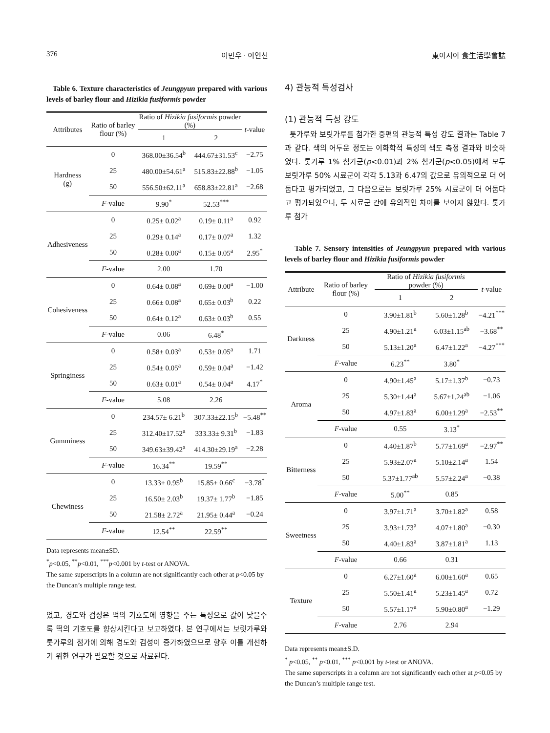376 이민우 · 이인선 東아시아 食生活學會誌
Table 6. Texture characteristics of Jeungpyun prepared with various levels of barley flour and Hizikia fusiformis powder
| Attributes | Ratio of barley flour (%) | Ratio of Hizikia fusiformis powder (%) | | t -value |
| --- | --- | --- | --- | --- |
| | | 1 | 2 | |
| Hardness (g) | 0 | 368.00±36.54<sup>b</sup> | 444.67±31.53<sup>c</sup> | −2.75 |
| | 25 | 480.00±54.61<sup>a</sup> | 515.83±22.88<sup>b</sup> | −1.05 |
| | 50 | 556.50±62.11<sup>a</sup> | 658.83±22.81<sup>a</sup> | −2.68 |
| | F -value | 9.90<sup>*</sup> | 52.53<sup>***</sup> | |
| Adhesiveness | 0 | 0.25± 0.02<sup>a</sup> | 0.19± 0.11<sup>a</sup> | 0.92 |
| | 25 | 0.29± 0.14<sup>a</sup> | 0.17± 0.07<sup>a</sup> | 1.32 |
| | 50 | 0.28± 0.06<sup>a</sup> | 0.15± 0.05<sup>a</sup> | 2.95<sup>*</sup> |
| | F -value | 2.00 | 1.70 | |
| Cohesiveness | 0 | 0.64± 0.08<sup>a</sup> | 0.69± 0.00<sup>a</sup> | −1.00 |
| | 25 | 0.66± 0.08<sup>a</sup> | 0.65± 0.03<sup>b</sup> | 0.22 |
| | 50 | 0.64± 0.12<sup>a</sup> | 0.63± 0.03<sup>b</sup> | 0.55 |
| | F -value | 0.06 | 6.48<sup>*</sup> | |
| Springiness | 0 | 0.58± 0.03<sup>a</sup> | 0.53± 0.05<sup>a</sup> | 1.71 |
| | 25 | 0.54± 0.05<sup>a</sup> | 0.59± 0.04<sup>a</sup> | −1.42 |
| | 50 | 0.63± 0.01<sup>a</sup> | 0.54± 0.04<sup>a</sup> | 4.17<sup>*</sup> |
| | F -value | 5.08 | 2.26 | |
| Gumminess | 0 | 234.57± 6.21<sup>b</sup> | 307.33±22.15<sup>b</sup> | −5.48<sup>**</sup> |
| | 25 | 312.40±17.52<sup>a</sup> | 333.33± 9.31<sup>b</sup> | −1.83 |
| | 50 | 349.63±39.42<sup>a</sup> | 414.30±29.19<sup>a</sup> | −2.28 |
| | F -value | 16.34<sup>**</sup> | 19.59<sup>**</sup> | |
| Chewiness | 0 | 13.33± 0.95<sup>b</sup> | 15.85± 0.66<sup>c</sup> | −3.78<sup>*</sup> |
| | 25 | 16.50± 2.03<sup>b</sup> | 19.37± 1.77<sup>b</sup> | −1.85 |
| | 50 | 21.58± 2.72<sup>a</sup> | 21.95± 0.44<sup>a</sup> | −0.24 |
| | F -value | 12.54<sup>**</sup> | 22.59<sup>**</sup> | |
Data represents mean±SD.
<sup>*</sup> p<0.05, <sup>**</sup>p<0.01, <sup>***</sup>p<0.001 by t-test or ANOVA.
The same superscripts in a column are not significantly each other at p<0.05 by the Duncan’s multiple range test.
었고, 경도와 검성은 떡의 기호도에 영향을 주는 특성으로 값이 낮을수록 떡의 기호도를 향상시킨다고 보고하였다. 본 연구에서는 보릿가루와 톳가루의 첨가에 의해 경도와 검성이 증가하였으므로 향후 이를 개선하기 위한 연구가 필요할 것으로 사료된다.
4) 관능적 특성검사
(1) 관능적 특성 강도
톳가루와 보릿가루를 첨가한 증편의 관능적 특성 강도 결과는 Table 7과 같다. 색의 어두운 정도는 이화학적 특성의 색도 측정 결과와 비슷하였다. 톳가루 1% 첨가군(p<0.01)과 2% 첨가군(p<0.05)에서 모두 보릿가루 50% 시료군이 각각 5.13과 6.47의 값으로 유의적으로 더 어둡다고 평가되었고, 그 다음으로는 보릿가루 25% 시료군이 더 어둡다고 평가되었으나, 두 시료군 간에 유의적인 차이를 보이지 않았다. 톳가루 첨가
Table 7. Sensory intensities of Jeungpyun prepared with various levels of barley flour and Hizikia fusiformis powder
| Attribute | Ratio of barley flour (%) | Ratio of Hizikia fusiformis powder (%) | | t -value |
| --- | --- | --- | --- | --- |
| | | 1 | 2 | |
| Darkness | 0 | 3.90±1.81<sup>b</sup> | 5.60±1.28<sup>b</sup> | −4.21<sup>***</sup> |
| | 25 | 4.90±1.21<sup>a</sup> | 6.03±1.15<sup>ab</sup> | −3.68<sup>**</sup> |
| | 50 | 5.13±1.20<sup>a</sup> | 6.47±1.22<sup>a</sup> | −4.27<sup>***</sup> |
| | F -value | 6.23<sup>**</sup> | 3.80<sup>*</sup> | |
| Aroma | 0 | 4.90±1.45<sup>a</sup> | 5.17±1.37<sup>b</sup> | −0.73 |
| | 25 | 5.30±1.44<sup>a</sup> | 5.67±1.24<sup>ab</sup> | −1.06 |
| | 50 | 4.97±1.83<sup>a</sup> | 6.00±1.29<sup>a</sup> | −2.53<sup>**</sup> |
| | F -value | 0.55 | 3.13<sup>*</sup> | |
| Bitterness | 0 | 4.40±1.87<sup>b</sup> | 5.77±1.69<sup>a</sup> | −2.97<sup>**</sup> |
| | 25 | 5.93±2.07<sup>a</sup> | 5.10±2.14<sup>a</sup> | 1.54 |
| | 50 | 5.37±1.77<sup>ab</sup> | 5.57±2.24<sup>a</sup> | −0.38 |
| | F -value | 5.00<sup>**</sup> | 0.85 | |
| Sweetness | 0 | 3.97±1.71<sup>a</sup> | 3.70±1.82<sup>a</sup> | 0.58 |
| | 25 | 3.93±1.73<sup>a</sup> | 4.07±1.80<sup>a</sup> | −0.30 |
| | 50 | 4.40±1.83<sup>a</sup> | 3.87±1.81<sup>a</sup> | 1.13 |
| | F -value | 0.66 | 0.31 | |
| Texture | 0 | 6.27±1.60<sup>a</sup> | 6.00±1.60<sup>a</sup> | 0.65 |
| | 25 | 5.50±1.41<sup>a</sup> | 5.23±1.45<sup>a</sup> | 0.72 |
| | 50 | 5.57±1.17<sup>a</sup> | 5.90±0.80<sup>a</sup> | −1.29 |
| | F -value | 2.76 | 2.94 | |
Data represents mean±S.D.
<sup>*</sup> p<0.05, <sup>**</sup> p<0.01, <sup>***</sup> p<0.001 by t-test or ANOVA.
The same superscripts in a column are not significantly each other at p<0.05 by the Duncan’s multiple range test.